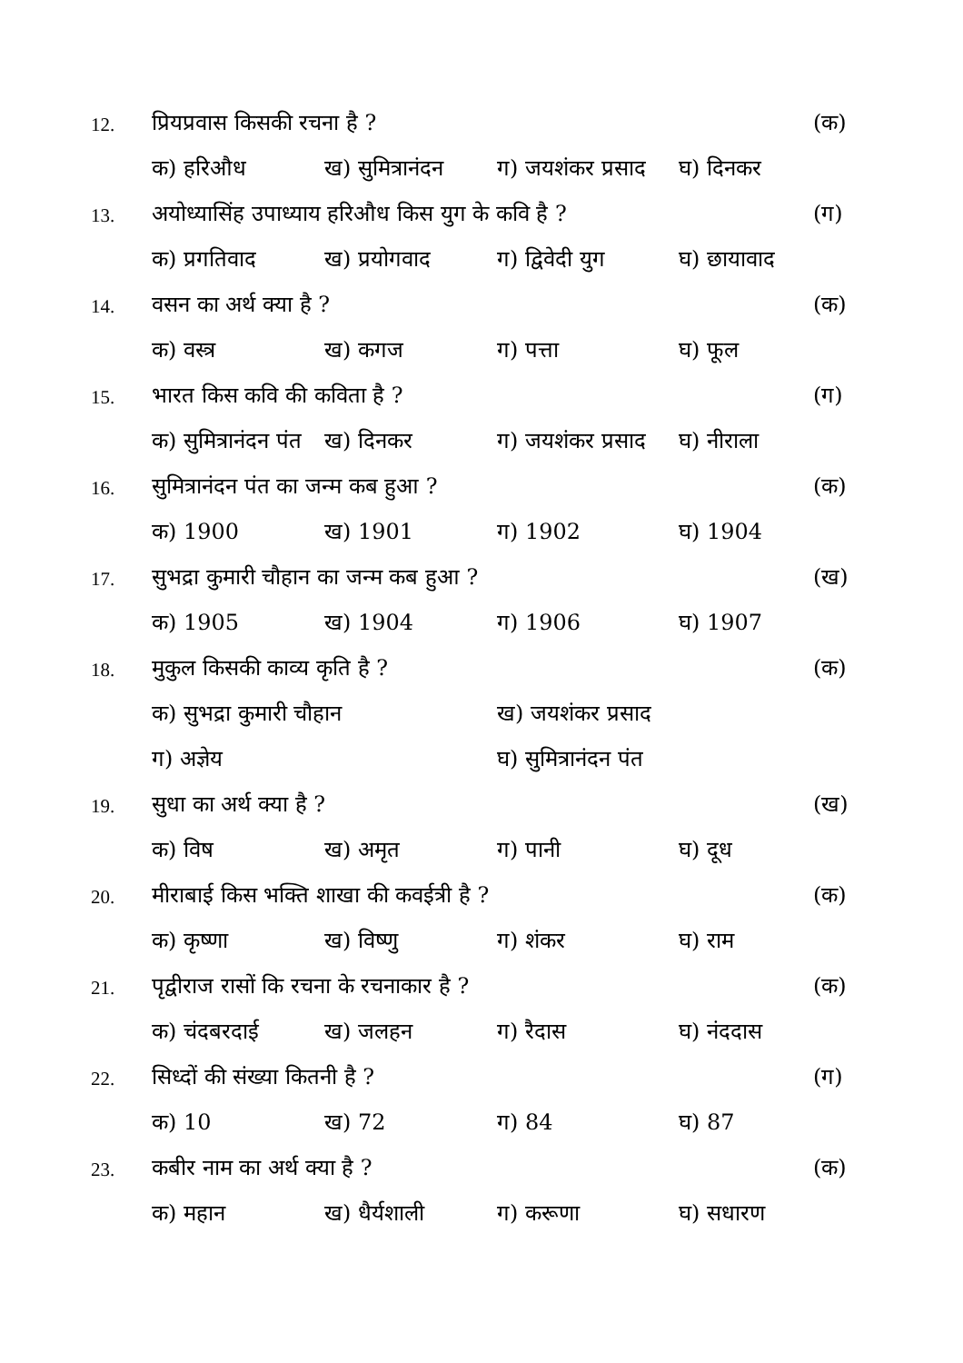12. प्रियप्रवास किसकी रचना है ? (क)
क) हरिऔध ख) सुमित्रानंदन ग) जयशंकर प्रसाद घ) दिनकर
13. अयोध्यासिंह उपाध्याय हरिऔध किस युग के कवि है ? (ग)
क) प्रगतिवाद ख) प्रयोगवाद ग) द्विवेदी युग घ) छायावाद
14. वसन का अर्थ क्या है ? (क)
क) वस्त्र ख) कगज ग) पत्ता घ) फूल
15. भारत किस कवि की कविता है ? (ग)
क) सुमित्रानंदन पंत ख) दिनकर ग) जयशंकर प्रसाद घ) नीराला
16. सुमित्रानंदन पंत का जन्म कब हुआ ? (क)
क) 1900 ख) 1901 ग) 1902 घ) 1904
17. सुभद्रा कुमारी चौहान का जन्म कब हुआ ? (ख)
क) 1905 ख) 1904 ग) 1906 घ) 1907
18. मुकुल किसकी काव्य कृति है ? (क)
क) सुभद्रा कुमारी चौहान ख) जयशंकर प्रसाद
ग) अज्ञेय घ) सुमित्रानंदन पंत
19. सुधा का अर्थ क्या है ? (ख)
क) विष ख) अमृत ग) पानी घ) दूध
20. मीराबाई किस भक्ति शाखा की कवईत्री है ? (क)
क) कृष्णा ख) विष्णु ग) शंकर घ) राम
21. पृद्वीराज रासों कि रचना के रचनाकार है ? (क)
क) चंदबरदाई ख) जलहन ग) रैदास घ) नंददास
22. सिध्दों की संख्या कितनी है ? (ग)
क) 10 ख) 72 ग) 84 घ) 87
23. कबीर नाम का अर्थ क्या है ? (क)
क) महान ख) धैर्यशाली ग) करूणा घ) सधारण